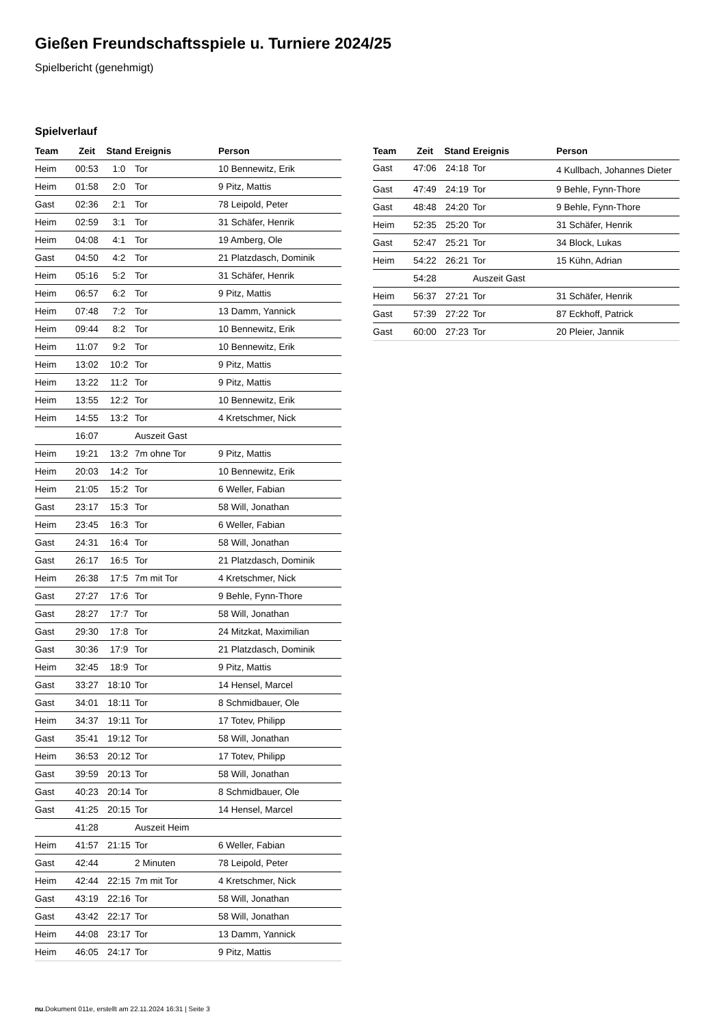Gießen Freundschaftsspiele u. Turniere 2024/25
Spielbericht (genehmigt)
Spielverlauf
| Team | Zeit | Stand | Ereignis | Person |
| --- | --- | --- | --- | --- |
| Heim | 00:53 | 1:0 | Tor | 10 Bennewitz, Erik |
| Heim | 01:58 | 2:0 | Tor | 9 Pitz, Mattis |
| Gast | 02:36 | 2:1 | Tor | 78 Leipold, Peter |
| Heim | 02:59 | 3:1 | Tor | 31 Schäfer, Henrik |
| Heim | 04:08 | 4:1 | Tor | 19 Amberg, Ole |
| Gast | 04:50 | 4:2 | Tor | 21 Platzdasch, Dominik |
| Heim | 05:16 | 5:2 | Tor | 31 Schäfer, Henrik |
| Heim | 06:57 | 6:2 | Tor | 9 Pitz, Mattis |
| Heim | 07:48 | 7:2 | Tor | 13 Damm, Yannick |
| Heim | 09:44 | 8:2 | Tor | 10 Bennewitz, Erik |
| Heim | 11:07 | 9:2 | Tor | 10 Bennewitz, Erik |
| Heim | 13:02 | 10:2 | Tor | 9 Pitz, Mattis |
| Heim | 13:22 | 11:2 | Tor | 9 Pitz, Mattis |
| Heim | 13:55 | 12:2 | Tor | 10 Bennewitz, Erik |
| Heim | 14:55 | 13:2 | Tor | 4 Kretschmer, Nick |
| | 16:07 | | Auszeit Gast | |
| Heim | 19:21 | 13:2 | 7m ohne Tor | 9 Pitz, Mattis |
| Heim | 20:03 | 14:2 | Tor | 10 Bennewitz, Erik |
| Heim | 21:05 | 15:2 | Tor | 6 Weller, Fabian |
| Gast | 23:17 | 15:3 | Tor | 58 Will, Jonathan |
| Heim | 23:45 | 16:3 | Tor | 6 Weller, Fabian |
| Gast | 24:31 | 16:4 | Tor | 58 Will, Jonathan |
| Gast | 26:17 | 16:5 | Tor | 21 Platzdasch, Dominik |
| Heim | 26:38 | 17:5 | 7m mit Tor | 4 Kretschmer, Nick |
| Gast | 27:27 | 17:6 | Tor | 9 Behle, Fynn-Thore |
| Gast | 28:27 | 17:7 | Tor | 58 Will, Jonathan |
| Gast | 29:30 | 17:8 | Tor | 24 Mitzkat, Maximilian |
| Gast | 30:36 | 17:9 | Tor | 21 Platzdasch, Dominik |
| Heim | 32:45 | 18:9 | Tor | 9 Pitz, Mattis |
| Gast | 33:27 | 18:10 | Tor | 14 Hensel, Marcel |
| Gast | 34:01 | 18:11 | Tor | 8 Schmidbauer, Ole |
| Heim | 34:37 | 19:11 | Tor | 17 Totev, Philipp |
| Gast | 35:41 | 19:12 | Tor | 58 Will, Jonathan |
| Heim | 36:53 | 20:12 | Tor | 17 Totev, Philipp |
| Gast | 39:59 | 20:13 | Tor | 58 Will, Jonathan |
| Gast | 40:23 | 20:14 | Tor | 8 Schmidbauer, Ole |
| Gast | 41:25 | 20:15 | Tor | 14 Hensel, Marcel |
| | 41:28 | | Auszeit Heim | |
| Heim | 41:57 | 21:15 | Tor | 6 Weller, Fabian |
| Gast | 42:44 | | 2 Minuten | 78 Leipold, Peter |
| Heim | 42:44 | 22:15 | 7m mit Tor | 4 Kretschmer, Nick |
| Gast | 43:19 | 22:16 | Tor | 58 Will, Jonathan |
| Gast | 43:42 | 22:17 | Tor | 58 Will, Jonathan |
| Heim | 44:08 | 23:17 | Tor | 13 Damm, Yannick |
| Heim | 46:05 | 24:17 | Tor | 9 Pitz, Mattis |
| Team | Zeit | Stand | Ereignis | Person |
| --- | --- | --- | --- | --- |
| Gast | 47:06 | 24:18 | Tor | 4 Kullbach, Johannes Dieter |
| Gast | 47:49 | 24:19 | Tor | 9 Behle, Fynn-Thore |
| Gast | 48:48 | 24:20 | Tor | 9 Behle, Fynn-Thore |
| Heim | 52:35 | 25:20 | Tor | 31 Schäfer, Henrik |
| Gast | 52:47 | 25:21 | Tor | 34 Block, Lukas |
| Heim | 54:22 | 26:21 | Tor | 15 Kühn, Adrian |
| | 54:28 | | Auszeit Gast | |
| Heim | 56:37 | 27:21 | Tor | 31 Schäfer, Henrik |
| Gast | 57:39 | 27:22 | Tor | 87 Eckhoff, Patrick |
| Gast | 60:00 | 27:23 | Tor | 20 Pleier, Jannik |
nu.Dokument 011e, erstellt am 22.11.2024 16:31 | Seite 3